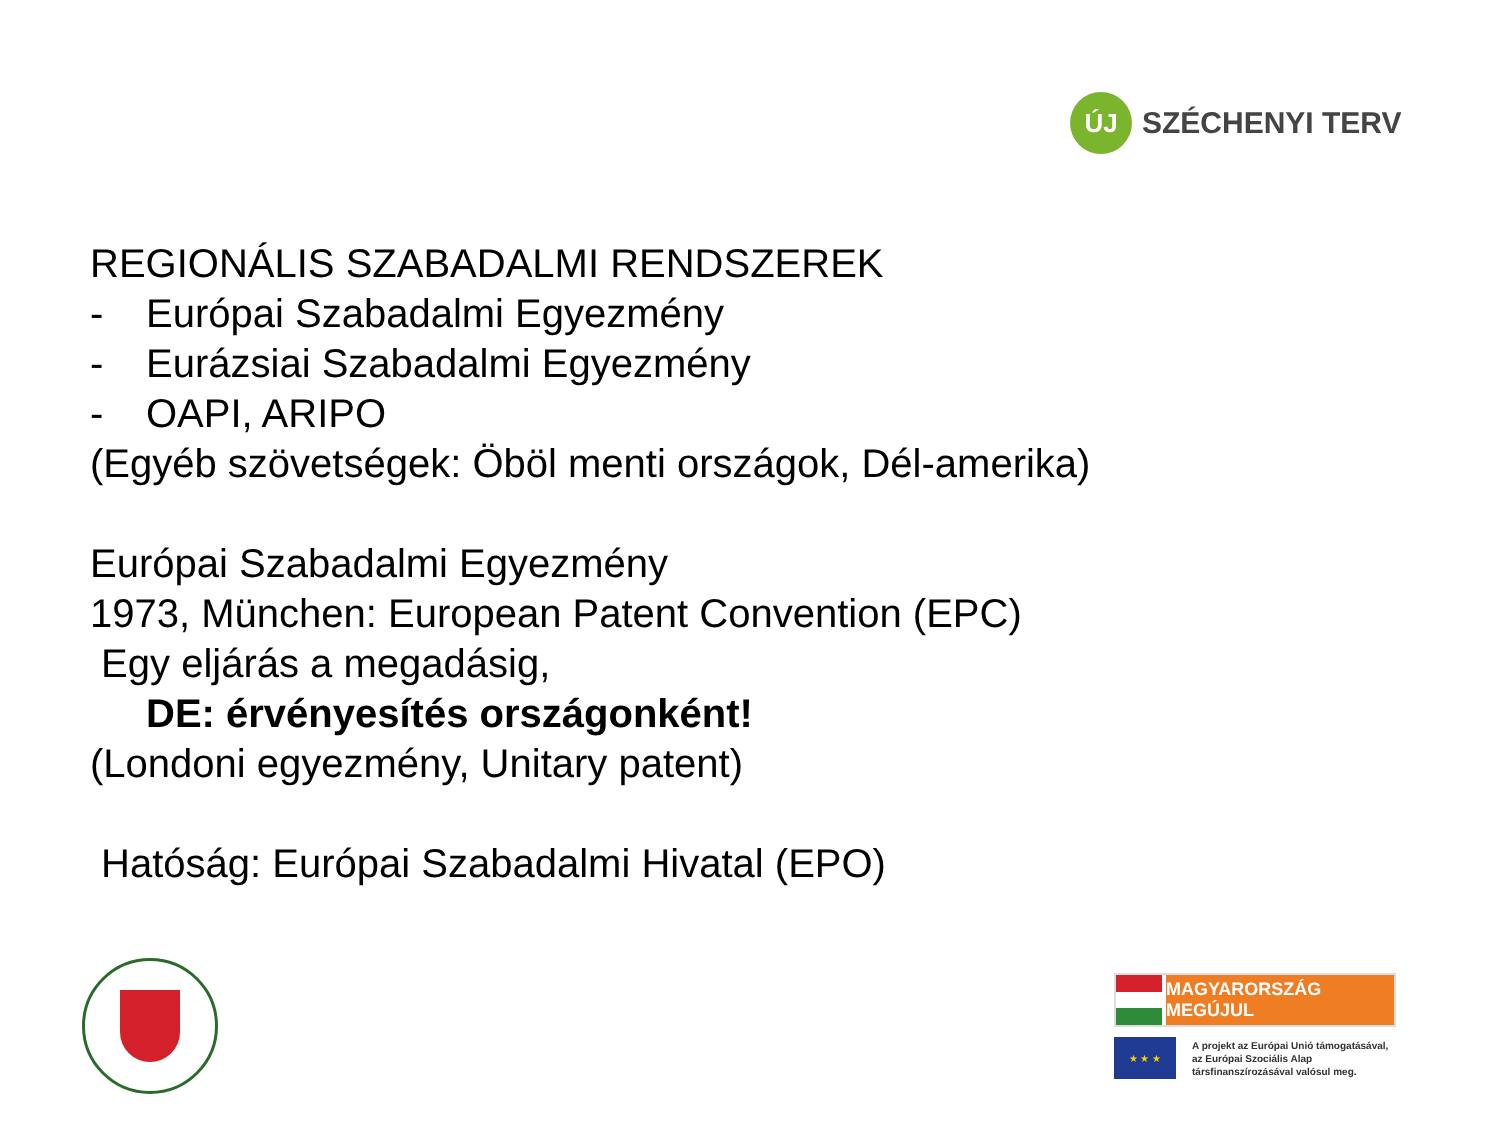ÚJ
SZÉCHENYI TERV
REGIONÁLIS SZABADALMI RENDSZEREK
- Európai Szabadalmi Egyezmény
- Eurázsiai Szabadalmi Egyezmény
- OAPI, ARIPO
(Egyéb szövetségek: Öböl menti országok, Dél-amerika)
Európai Szabadalmi Egyezmény
1973, München: European Patent Convention (EPC)
Egy eljárás a megadásig,
DE: érvényesítés országonként!
(Londoni egyezmény, Unitary patent)
Hatóság: Európai Szabadalmi Hivatal (EPO)
MAGYARORSZÁG MEGÚJUL
★ ★ ★
A projekt az Európai Unió támogatásával,
az Európai Szociális Alap
társfinanszírozásával valósul meg.